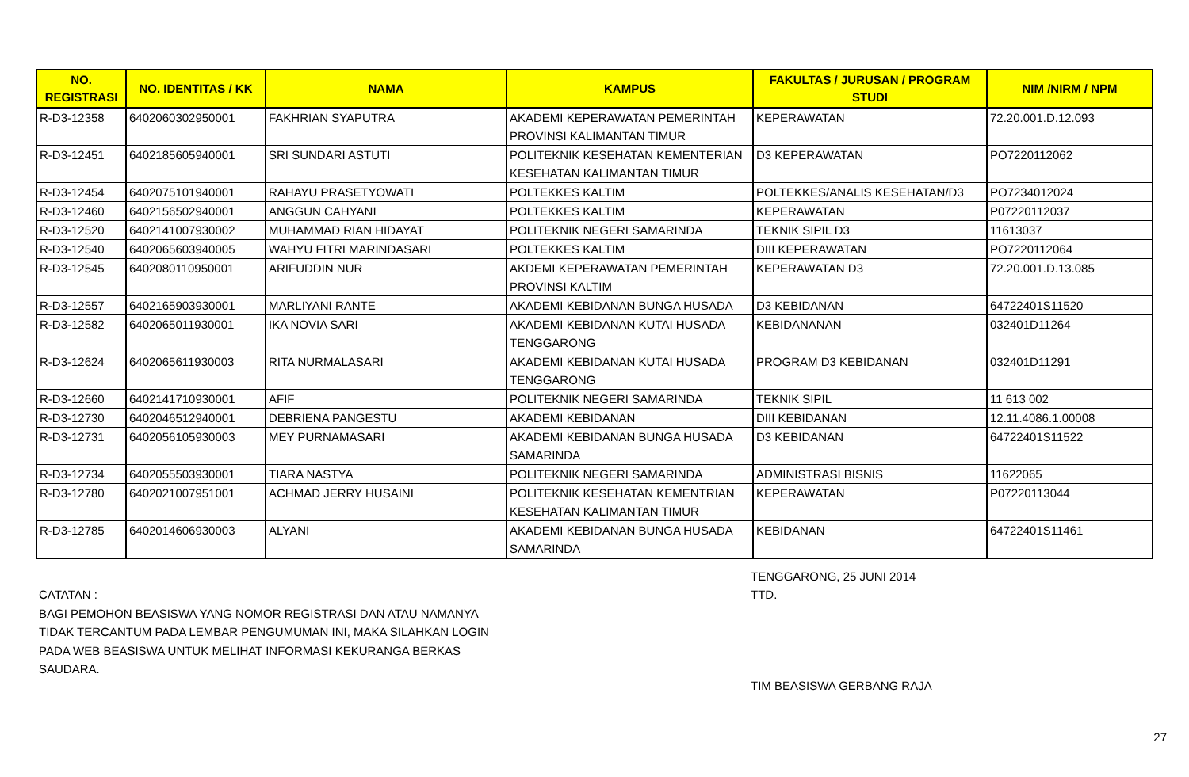| NO. REGISTRASI | NO. IDENTITAS / KK | NAMA | KAMPUS | FAKULTAS / JURUSAN / PROGRAM STUDI | NIM /NIRM / NPM |
| --- | --- | --- | --- | --- | --- |
| R-D3-12358 | 6402060302950001 | FAKHRIAN SYAPUTRA | AKADEMI KEPERAWATAN PEMERINTAH PROVINSI KALIMANTAN TIMUR | KEPERAWATAN | 72.20.001.D.12.093 |
| R-D3-12451 | 6402185605940001 | SRI SUNDARI ASTUTI | POLITEKNIK KESEHATAN KEMENTERIAN KESEHATAN KALIMANTAN TIMUR | D3 KEPERAWATAN | PO7220112062 |
| R-D3-12454 | 6402075101940001 | RAHAYU PRASETYOWATI | POLTEKKES KALTIM | POLTEKKES/ANALIS KESEHATAN/D3 | PO7234012024 |
| R-D3-12460 | 6402156502940001 | ANGGUN CAHYANI | POLTEKKES KALTIM | KEPERAWATAN | P07220112037 |
| R-D3-12520 | 6402141007930002 | MUHAMMAD RIAN HIDAYAT | POLITEKNIK NEGERI SAMARINDA | TEKNIK SIPIL D3 | 11613037 |
| R-D3-12540 | 6402065603940005 | WAHYU FITRI MARINDASARI | POLTEKKES KALTIM | DIII KEPERAWATAN | PO7220112064 |
| R-D3-12545 | 6402080110950001 | ARIFUDDIN NUR | AKDEMI KEPERAWATAN PEMERINTAH PROVINSI KALTIM | KEPERAWATAN D3 | 72.20.001.D.13.085 |
| R-D3-12557 | 6402165903930001 | MARLIYANI RANTE | AKADEMI KEBIDANAN BUNGA HUSADA | D3 KEBIDANAN | 64722401S11520 |
| R-D3-12582 | 6402065011930001 | IKA NOVIA SARI | AKADEMI KEBIDANAN KUTAI HUSADA TENGGARONG | KEBIDANANAN | 032401D11264 |
| R-D3-12624 | 6402065611930003 | RITA NURMALASARI | AKADEMI KEBIDANAN KUTAI HUSADA TENGGARONG | PROGRAM D3 KEBIDANAN | 032401D11291 |
| R-D3-12660 | 6402141710930001 | AFIF | POLITEKNIK NEGERI SAMARINDA | TEKNIK SIPIL | 11 613 002 |
| R-D3-12730 | 6402046512940001 | DEBRIENA PANGESTU | AKADEMI KEBIDANAN | DIII KEBIDANAN | 12.11.4086.1.00008 |
| R-D3-12731 | 6402056105930003 | MEY PURNAMASARI | AKADEMI KEBIDANAN BUNGA HUSADA SAMARINDA | D3 KEBIDANAN | 64722401S11522 |
| R-D3-12734 | 6402055503930001 | TIARA NASTYA | POLITEKNIK NEGERI SAMARINDA | ADMINISTRASI BISNIS | 11622065 |
| R-D3-12780 | 6402021007951001 | ACHMAD JERRY HUSAINI | POLITEKNIK KESEHATAN KEMENTRIAN KESEHATAN KALIMANTAN TIMUR | KEPERAWATAN | P07220113044 |
| R-D3-12785 | 6402014606930003 | ALYANI | AKADEMI KEBIDANAN BUNGA HUSADA SAMARINDA | KEBIDANAN | 64722401S11461 |
CATATAN :
BAGI PEMOHON BEASISWA YANG NOMOR REGISTRASI DAN ATAU NAMANYA TIDAK TERCANTUM PADA LEMBAR PENGUMUMAN INI, MAKA SILAHKAN LOGIN PADA WEB BEASISWA UNTUK MELIHAT INFORMASI KEKURANGA BERKAS SAUDARA.
TENGGARONG, 25 JUNI 2014
TTD.
TIM BEASISWA GERBANG RAJA
27